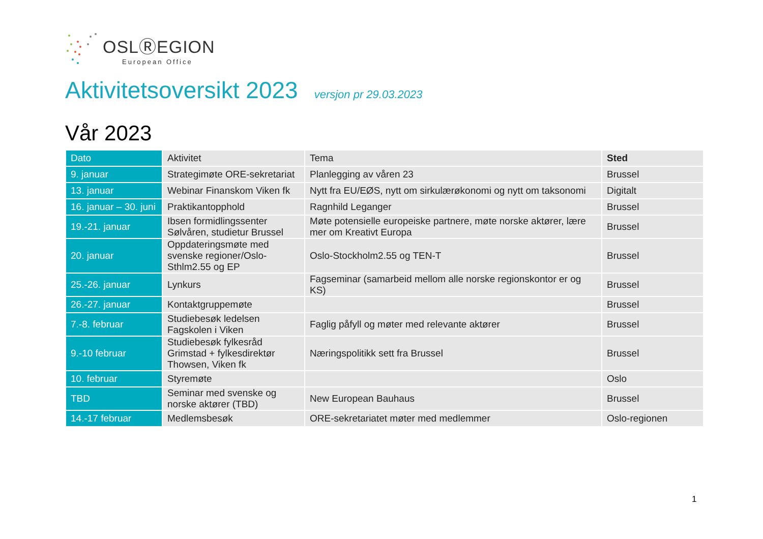OSLⓇEGION
European Office
Aktivitetsoversikt 2023 versjon pr 29.03.2023
Vår 2023
| Dato | Aktivitet | Tema | Sted |
| --- | --- | --- | --- |
| 9. januar | Strategimøte ORE-sekretariat | Planlegging av våren 23 | Brussel |
| 13. januar | Webinar Finanskom Viken fk | Nytt fra EU/EØS, nytt om sirkulærøkonomi og nytt om taksonomi | Digitalt |
| 16. januar – 30. juni | Praktikantopphold | Ragnhild Leganger | Brussel |
| 19.-21. januar | Ibsen formidlingssenter Sølvåren, studietur Brussel | Møte potensielle europeiske partnere, møte norske aktører, lære mer om Kreativt Europa | Brussel |
| 20. januar | Oppdateringsmøte med svenske regioner/Oslo-Sthlm2.55 og EP | Oslo-Stockholm2.55 og TEN-T | Brussel |
| 25.-26. januar | Lynkurs | Fagseminar (samarbeid mellom alle norske regionskontor er og KS) | Brussel |
| 26.-27. januar | Kontaktgruppemøte | | Brussel |
| 7.-8. februar | Studiebesøk ledelsen Fagskolen i Viken | Faglig påfyll og møter med relevante aktører | Brussel |
| 9.-10 februar | Studiebesøk fylkesråd Grimstad + fylkesdirektør Thowsen, Viken fk | Næringspolitikk sett fra Brussel | Brussel |
| 10. februar | Styremøte | | Oslo |
| TBD | Seminar med svenske og norske aktører (TBD) | New European Bauhaus | Brussel |
| 14.-17 februar | Medlemsbesøk | ORE-sekretariatet møter med medlemmer | Oslo-regionen |
1